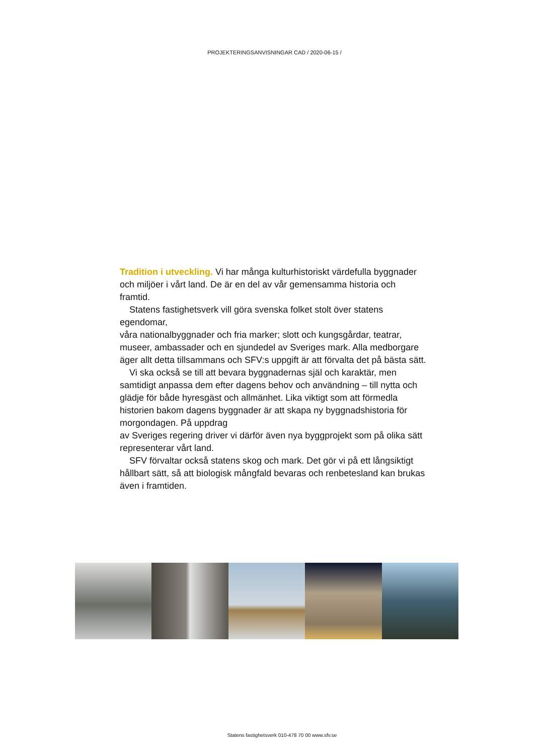PROJEKTERINGSANVISNINGAR CAD / 2020-06-15 /
Tradition i utveckling. Vi har många kulturhistoriskt värdefulla byggnader och miljöer i vårt land. De är en del av vår gemensamma historia och framtid.
Statens fastighetsverk vill göra svenska folket stolt över statens egendomar,
våra nationalbyggnader och fria marker; slott och kungsgårdar, teatrar, museer, ambassader och en sjundedel av Sveriges mark. Alla medborgare äger allt detta tillsammans och SFV:s uppgift är att förvalta det på bästa sätt.
Vi ska också se till att bevara byggnadernas själ och karaktär, men samtidigt anpassa dem efter dagens behov och användning – till nytta och glädje för både hyresgäst och allmänhet. Lika viktigt som att förmedla historien bakom dagens byggnader är att skapa ny byggnadshistoria för morgondagen. På uppdrag
av Sveriges regering driver vi därför även nya byggprojekt som på olika sätt representerar vårt land.
SFV förvaltar också statens skog och mark. Det gör vi på ett långsiktigt
hållbart sätt, så att biologisk mångfald bevaras och renbetesland kan brukas
även i framtiden.
Statens fastighetsverk 010-478 70 00 www.sfv.se